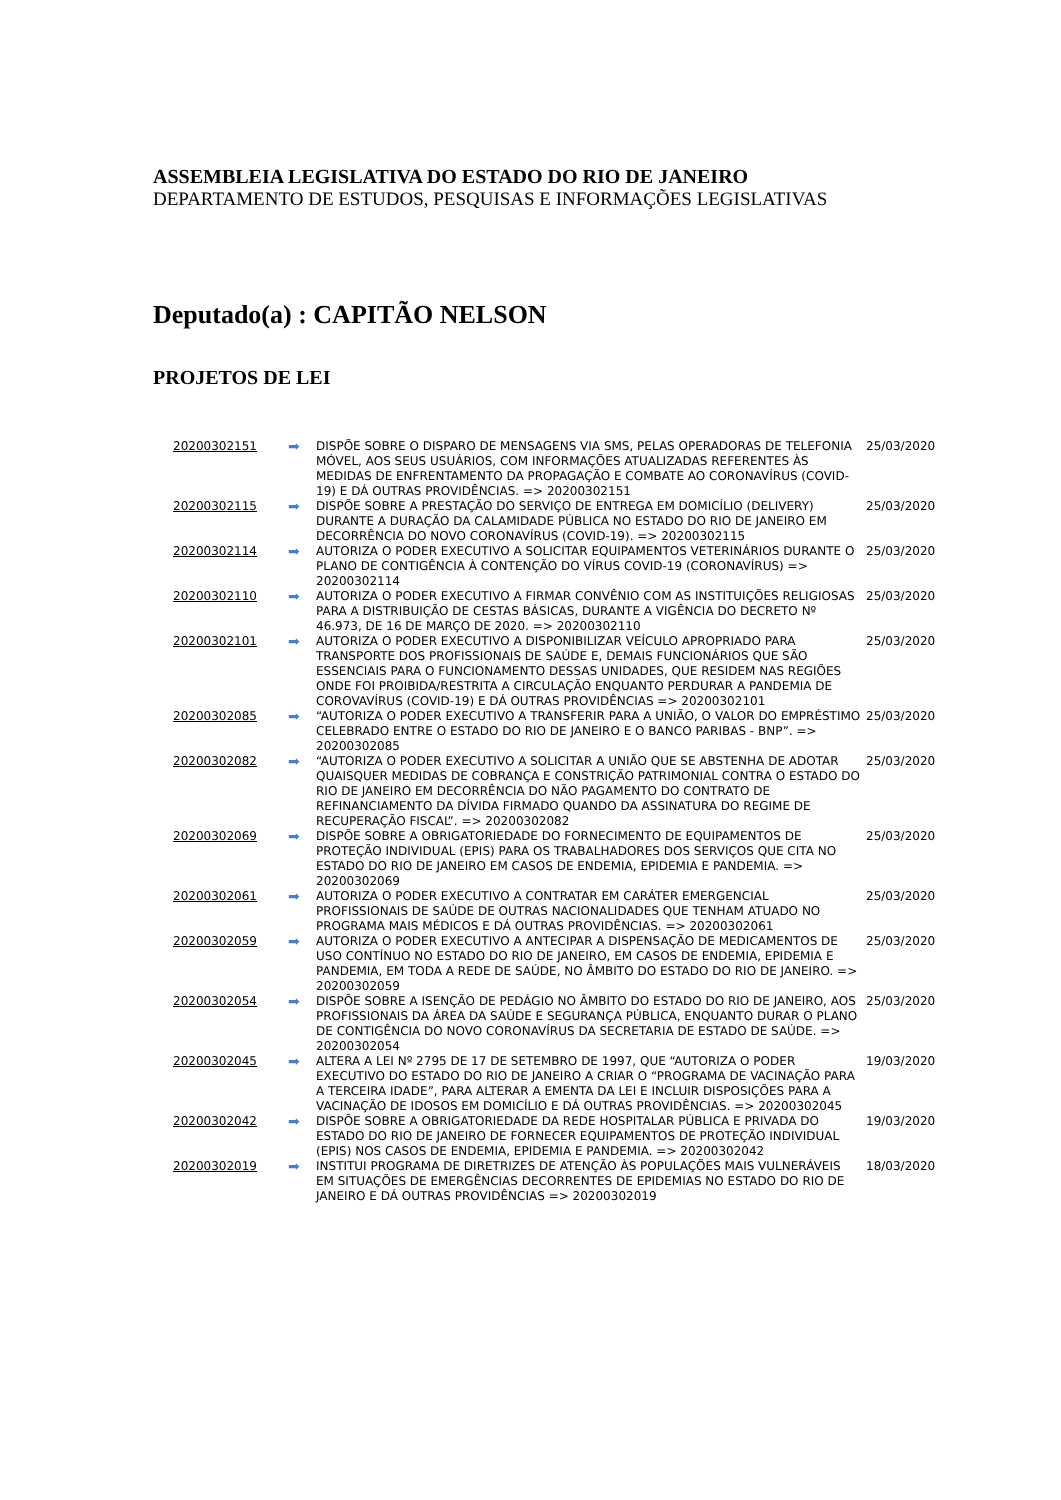ASSEMBLEIA LEGISLATIVA DO ESTADO DO RIO DE JANEIRO
DEPARTAMENTO DE ESTUDOS, PESQUISAS E INFORMAÇÕES LEGISLATIVAS
Deputado(a) : CAPITÃO NELSON
PROJETOS DE LEI
| 20200302151 | ➡ | DISPÕE SOBRE O DISPARO DE MENSAGENS VIA SMS, PELAS OPERADORAS DE TELEFONIA MÓVEL, AOS SEUS USUÁRIOS, COM INFORMAÇÕES ATUALIZADAS REFERENTES ÀS MEDIDAS DE ENFRENTAMENTO DA PROPAGAÇÃO E COMBATE AO CORONAVÍRUS (COVID-19) E DÁ OUTRAS PROVIDÊNCIAS. => 20200302151 | 25/03/2020 |
| 20200302115 | ➡ | DISPÕE SOBRE A PRESTAÇÃO DO SERVIÇO DE ENTREGA EM DOMICÍLIO (DELIVERY) DURANTE A DURAÇÃO DA CALAMIDADE PÚBLICA NO ESTADO DO RIO DE JANEIRO EM DECORRÊNCIA DO NOVO CORONAVÍRUS (COVID-19). => 20200302115 | 25/03/2020 |
| 20200302114 | ➡ | AUTORIZA O PODER EXECUTIVO A SOLICITAR EQUIPAMENTOS VETERINÁRIOS DURANTE O PLANO DE CONTIGÊNCIA À CONTENÇÃO DO VÍRUS COVID-19 (CORONAVÍRUS) => 20200302114 | 25/03/2020 |
| 20200302110 | ➡ | AUTORIZA O PODER EXECUTIVO A FIRMAR CONVÊNIO COM AS INSTITUIÇÕES RELIGIOSAS PARA A DISTRIBUIÇÃO DE CESTAS BÁSICAS, DURANTE A VIGÊNCIA DO DECRETO Nº 46.973, DE 16 DE MARÇO DE 2020. => 20200302110 | 25/03/2020 |
| 20200302101 | ➡ | AUTORIZA O PODER EXECUTIVO A DISPONIBILIZAR VEÍCULO APROPRIADO PARA TRANSPORTE DOS PROFISSIONAIS DE SAÚDE E, DEMAIS FUNCIONÁRIOS QUE SÃO ESSENCIAIS PARA O FUNCIONAMENTO DESSAS UNIDADES, QUE RESIDEM NAS REGIÕES ONDE FOI PROIBIDA/RESTRITA A CIRCULAÇÃO ENQUANTO PERDURAR A PANDEMIA DE COROVAVÍRUS (COVID-19) E DÁ OUTRAS PROVIDÊNCIAS => 20200302101 | 25/03/2020 |
| 20200302085 | ➡ | “AUTORIZA O PODER EXECUTIVO A TRANSFERIR PARA A UNIÃO, O VALOR DO EMPRÉSTIMO CELEBRADO ENTRE O ESTADO DO RIO DE JANEIRO E O BANCO PARIBAS - BNP”. => 20200302085 | 25/03/2020 |
| 20200302082 | ➡ | “AUTORIZA O PODER EXECUTIVO A SOLICITAR A UNIÃO QUE SE ABSTENHA DE ADOTAR QUAISQUER MEDIDAS DE COBRANÇA E CONSTRIÇÃO PATRIMONIAL CONTRA O ESTADO DO RIO DE JANEIRO EM DECORRÊNCIA DO NÃO PAGAMENTO DO CONTRATO DE REFINANCIAMENTO DA DÍVIDA FIRMADO QUANDO DA ASSINATURA DO REGIME DE RECUPERAÇÃO FISCAL”. => 20200302082 | 25/03/2020 |
| 20200302069 | ➡ | DISPÕE SOBRE A OBRIGATORIEDADE DO FORNECIMENTO DE EQUIPAMENTOS DE PROTEÇÃO INDIVIDUAL (EPIS) PARA OS TRABALHADORES DOS SERVIÇOS QUE CITA NO ESTADO DO RIO DE JANEIRO EM CASOS DE ENDEMIA, EPIDEMIA E PANDEMIA. => 20200302069 | 25/03/2020 |
| 20200302061 | ➡ | AUTORIZA O PODER EXECUTIVO A CONTRATAR EM CARÁTER EMERGENCIAL PROFISSIONAIS DE SAÚDE DE OUTRAS NACIONALIDADES QUE TENHAM ATUADO NO PROGRAMA MAIS MÉDICOS E DÁ OUTRAS PROVIDÊNCIAS. => 20200302061 | 25/03/2020 |
| 20200302059 | ➡ | AUTORIZA O PODER EXECUTIVO A ANTECIPAR A DISPENSAÇÃO DE MEDICAMENTOS DE USO CONTÍNUO NO ESTADO DO RIO DE JANEIRO, EM CASOS DE ENDEMIA, EPIDEMIA E PANDEMIA, EM TODA A REDE DE SAÚDE, NO ÂMBITO DO ESTADO DO RIO DE JANEIRO. => 20200302059 | 25/03/2020 |
| 20200302054 | ➡ | DISPÕE SOBRE A ISENÇÃO DE PEDÁGIO NO ÂMBITO DO ESTADO DO RIO DE JANEIRO, AOS PROFISSIONAIS DA ÁREA DA SAÚDE E SEGURANÇA PÚBLICA, ENQUANTO DURAR O PLANO DE CONTIGÊNCIA DO NOVO CORONAVÍRUS DA SECRETARIA DE ESTADO DE SAÚDE. => 20200302054 | 25/03/2020 |
| 20200302045 | ➡ | ALTERA A LEI Nº 2795 DE 17 DE SETEMBRO DE 1997, QUE “AUTORIZA O PODER EXECUTIVO DO ESTADO DO RIO DE JANEIRO A CRIAR O “PROGRAMA DE VACINAÇÃO PARA A TERCEIRA IDADE”, PARA ALTERAR A EMENTA DA LEI E INCLUIR DISPOSIÇÕES PARA A VACINAÇÃO DE IDOSOS EM DOMICÍLIO E DÁ OUTRAS PROVIDÊNCIAS. => 20200302045 | 19/03/2020 |
| 20200302042 | ➡ | DISPÕE SOBRE A OBRIGATORIEDADE DA REDE HOSPITALAR PÚBLICA E PRIVADA DO ESTADO DO RIO DE JANEIRO DE FORNECER EQUIPAMENTOS DE PROTEÇÃO INDIVIDUAL (EPIS) NOS CASOS DE ENDEMIA, EPIDEMIA E PANDEMIA. => 20200302042 | 19/03/2020 |
| 20200302019 | ➡ | INSTITUI PROGRAMA DE DIRETRIZES DE ATENÇÃO ÀS POPULAÇÕES MAIS VULNERÁVEIS EM SITUAÇÕES DE EMERGÊNCIAS DECORRENTES DE EPIDEMIAS NO ESTADO DO RIO DE JANEIRO E DÁ OUTRAS PROVIDÊNCIAS => 20200302019 | 18/03/2020 |